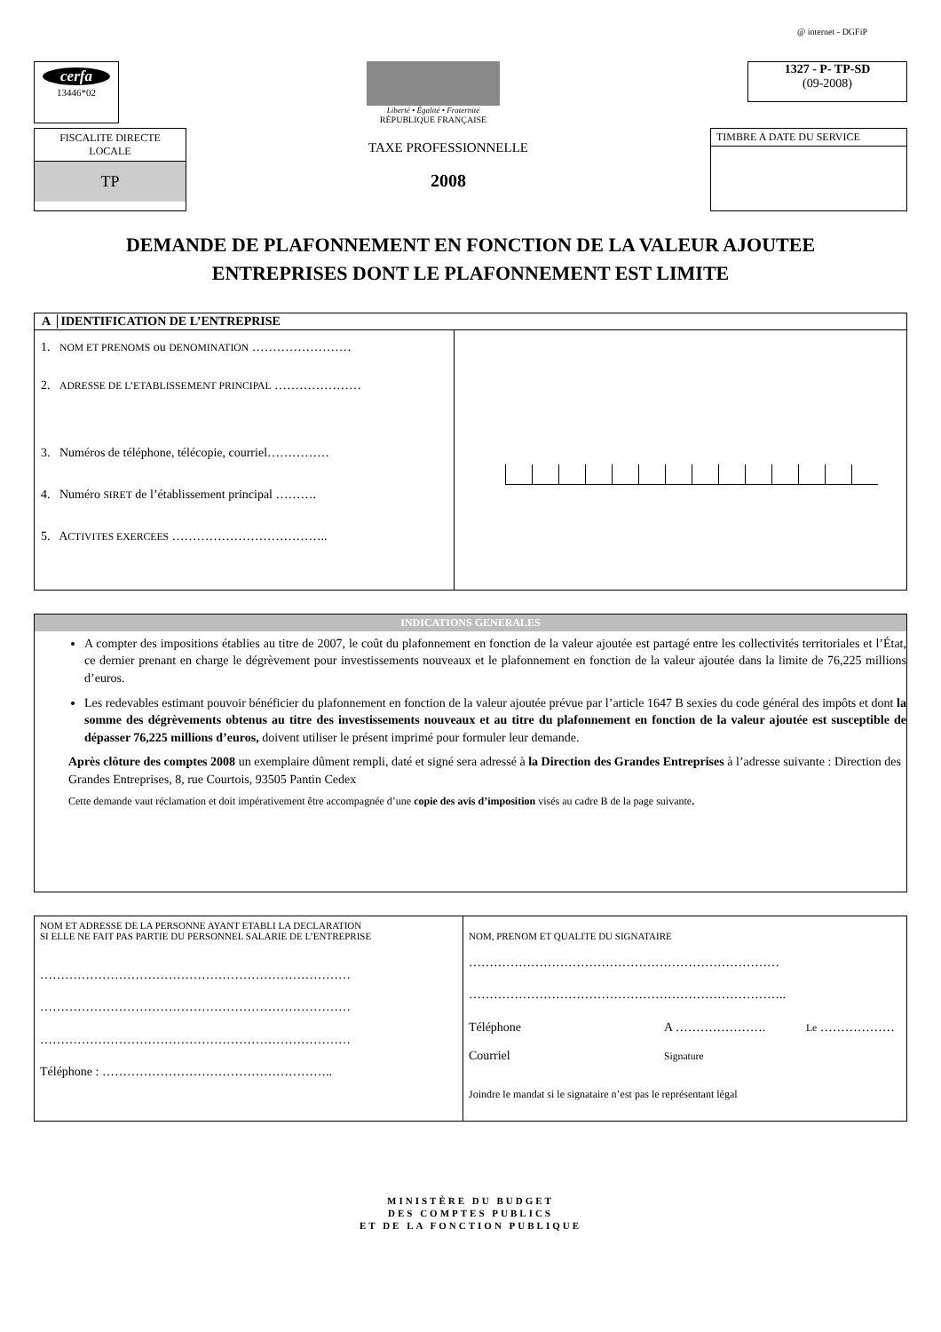@ internet - DGFiP
cerfa
13446*02
Liberté • Égalité • Fraternité
RÉPUBLIQUE FRANÇAISE
1327 - P- TP-SD
(09-2008)
FISCALITE DIRECTE
LOCALE
TP
TAXE PROFESSIONNELLE
2008
TIMBRE A DATE DU SERVICE
DEMANDE DE PLAFONNEMENT EN FONCTION DE LA VALEUR AJOUTEE
ENTREPRISES DONT LE PLAFONNEMENT EST LIMITE
| A IDENTIFICATION DE L’ENTREPRISE | |
| 1. NOM ET PRENOMS ou DENOMINATION …………………… 2. ADRESSE DE L’ETABLISSEMENT PRINCIPAL ………………… 3. Numéros de téléphone, télécopie, courriel…………… 4. Numéro SIRET de l’établissement principal ………. 5. A CTIVITES EXERCEES ……………………………….. | |
INDICATIONS GENERALES
A compter des impositions établies au titre de 2007, le coût du plafonnement en fonction de la valeur ajoutée est partagé entre les collectivités territoriales et l’État, ce dernier prenant en charge le dégrèvement pour investissements nouveaux et le plafonnement en fonction de la valeur ajoutée dans la limite de 76,225 millions d’euros.
Les redevables estimant pouvoir bénéficier du plafonnement en fonction de la valeur ajoutée prévue par l’article 1647 B sexies du code général des impôts et dont la somme des dégrèvements obtenus au titre des investissements nouveaux et au titre du plafonnement en fonction de la valeur ajoutée est susceptible de dépasser 76,225 millions d’euros, doivent utiliser le présent imprimé pour formuler leur demande.
Après clôture des comptes 2008 un exemplaire dûment rempli, daté et signé sera adressé à la Direction des Grandes Entreprises à l’adresse suivante : Direction des Grandes Entreprises, 8, rue Courtois, 93505 Pantin Cedex
Cette demande vaut réclamation et doit impérativement être accompagnée d’une copie des avis d’imposition visés au cadre B de la page suivante.
| NOM ET ADRESSE DE LA PERSONNE AYANT ETABLI LA DECLARATION SI ELLE NE FAIT PAS PARTIE DU PERSONNEL SALARIE DE L’ENTREPRISE ………………………………………………………………… ………………………………………………………………… ………………………………………………………………… Téléphone : ……………………………………………….. | NOM, PRENOM ET QUALITE DU SIGNATAIRE ………………………………………………………………… ………………………………………………………………….. Téléphone Courriel A …………………. Signature Le ……………… Joindre le mandat si le signataire n’est pas le représentant légal |
MINISTÈRE DU BUDGET
DES COMPTES PUBLICS
ET DE LA FONCTION PUBLIQUE